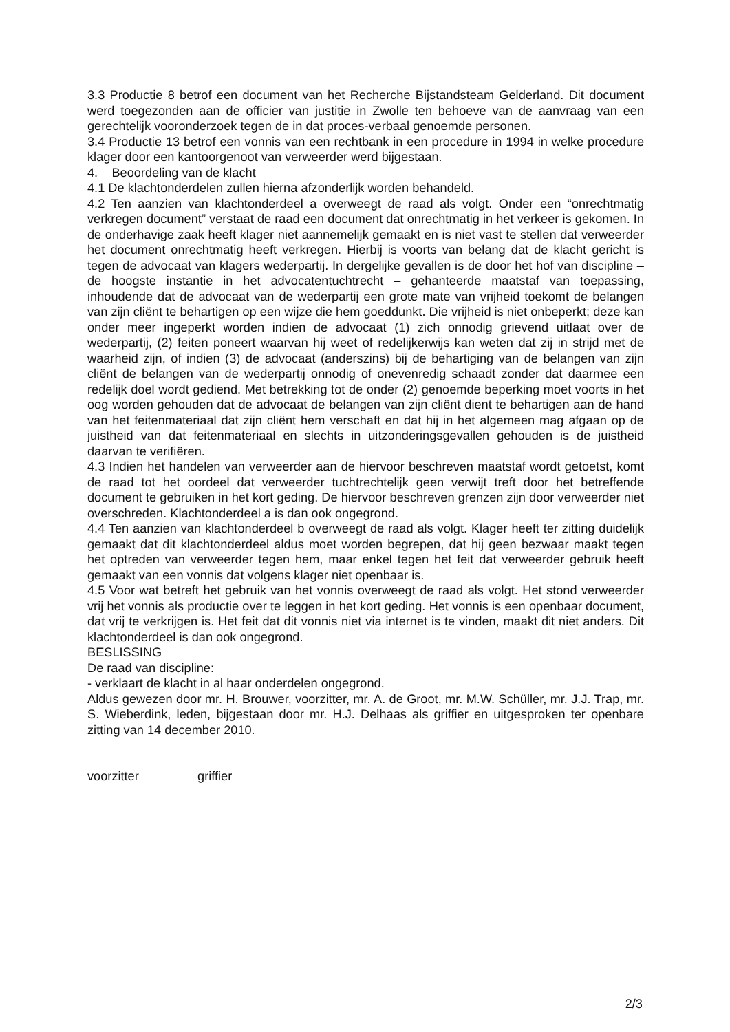3.3 Productie 8 betrof een document van het Recherche Bijstandsteam Gelderland. Dit document werd toegezonden aan de officier van justitie in Zwolle ten behoeve van de aanvraag van een gerechtelijk vooronderzoek tegen de in dat proces-verbaal genoemde personen.
3.4 Productie 13 betrof een vonnis van een rechtbank in een procedure in 1994 in welke procedure klager door een kantoorgenoot van verweerder werd bijgestaan.
4. Beoordeling van de klacht
4.1 De klachtonderdelen zullen hierna afzonderlijk worden behandeld.
4.2 Ten aanzien van klachtonderdeel a overweegt de raad als volgt. Onder een “onrechtmatig verkregen document” verstaat de raad een document dat onrechtmatig in het verkeer is gekomen. In de onderhavige zaak heeft klager niet aannemelijk gemaakt en is niet vast te stellen dat verweerder het document onrechtmatig heeft verkregen. Hierbij is voorts van belang dat de klacht gericht is tegen de advocaat van klagers wederpartij. In dergelijke gevallen is de door het hof van discipline – de hoogste instantie in het advocatentuchtrecht – gehanteerde maatstaf van toepassing, inhoudende dat de advocaat van de wederpartij een grote mate van vrijheid toekomt de belangen van zijn cliënt te behartigen op een wijze die hem goeddunkt. Die vrijheid is niet onbeperkt; deze kan onder meer ingeperkt worden indien de advocaat (1) zich onnodig grievend uitlaat over de wederpartij, (2) feiten poneert waarvan hij weet of redelijkerwijs kan weten dat zij in strijd met de waarheid zijn, of indien (3) de advocaat (anderszins) bij de behartiging van de belangen van zijn cliënt de belangen van de wederpartij onnodig of onevenredig schaadt zonder dat daarmee een redelijk doel wordt gediend. Met betrekking tot de onder (2) genoemde beperking moet voorts in het oog worden gehouden dat de advocaat de belangen van zijn cliënt dient te behartigen aan de hand van het feitenmateriaal dat zijn cliënt hem verschaft en dat hij in het algemeen mag afgaan op de juistheid van dat feitenmateriaal en slechts in uitzonderingsgevallen gehouden is de juistheid daarvan te verifiëren.
4.3 Indien het handelen van verweerder aan de hiervoor beschreven maatstaf wordt getoetst, komt de raad tot het oordeel dat verweerder tuchtrechtelijk geen verwijt treft door het betreffende document te gebruiken in het kort geding. De hiervoor beschreven grenzen zijn door verweerder niet overschreden. Klachtonderdeel a is dan ook ongegrond.
4.4 Ten aanzien van klachtonderdeel b overweegt de raad als volgt. Klager heeft ter zitting duidelijk gemaakt dat dit klachtonderdeel aldus moet worden begrepen, dat hij geen bezwaar maakt tegen het optreden van verweerder tegen hem, maar enkel tegen het feit dat verweerder gebruik heeft gemaakt van een vonnis dat volgens klager niet openbaar is.
4.5 Voor wat betreft het gebruik van het vonnis overweegt de raad als volgt. Het stond verweerder vrij het vonnis als productie over te leggen in het kort geding. Het vonnis is een openbaar document, dat vrij te verkrijgen is. Het feit dat dit vonnis niet via internet is te vinden, maakt dit niet anders. Dit klachtonderdeel is dan ook ongegrond.
BESLISSING
De raad van discipline:
- verklaart de klacht in al haar onderdelen ongegrond.
Aldus gewezen door mr. H. Brouwer, voorzitter, mr. A. de Groot, mr. M.W. Schüller, mr. J.J. Trap, mr. S. Wieberdink, leden, bijgestaan door mr. H.J. Delhaas als griffier en uitgesproken ter openbare zitting van 14 december 2010.
voorzitter griffier
2/3